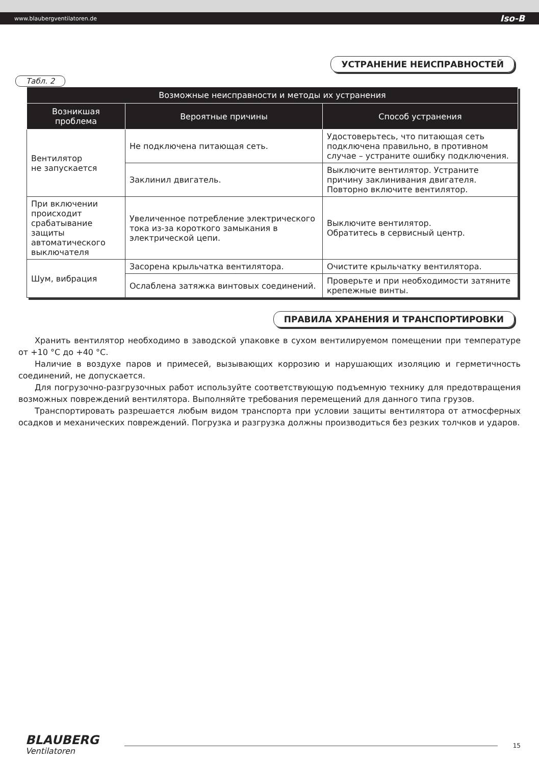www.blaubergventilatoren.de Iso-B
УСТРАНЕНИЕ НЕИСПРАВНОСТЕЙ
Табл. 2
| Возможные неисправности и методы их устранения | | |
| --- | --- | --- |
| Возникшая проблема | Вероятные причины | Способ устранения |
| Вентилятор не запускается | Не подключена питающая сеть. | Удостоверьтесь, что питающая сеть подключена правильно, в противном случае – устраните ошибку подключения. |
| | Заклинил двигатель. | Выключите вентилятор. Устраните причину заклинивания двигателя. Повторно включите вентилятор. |
| При включении происходит срабатывание защиты автоматического выключателя | Увеличенное потребление электрического тока из-за короткого замыкания в электрической цепи. | Выключите вентилятор. Обратитесь в сервисный центр. |
| Шум, вибрация | Засорена крыльчатка вентилятора. | Очистите крыльчатку вентилятора. |
| | Ослаблена затяжка винтовых соединений. | Проверьте и при необходимости затяните крепежные винты. |
ПРАВИЛА ХРАНЕНИЯ И ТРАНСПОРТИРОВКИ
Хранить вентилятор необходимо в заводской упаковке в сухом вентилируемом помещении при температуре от +10 °С до +40 °С.
Наличие в воздухе паров и примесей, вызывающих коррозию и нарушающих изоляцию и герметичность соединений, не допускается.
Для погрузочно-разгрузочных работ используйте соответствующую подъемную технику для предотвращения возможных повреждений вентилятора. Выполняйте требования перемещений для данного типа грузов.
Транспортировать разрешается любым видом транспорта при условии защиты вентилятора от атмосферных осадков и механических повреждений. Погрузка и разгрузка должны производиться без резких толчков и ударов.
BLAUBERG
Ventilatoren
15